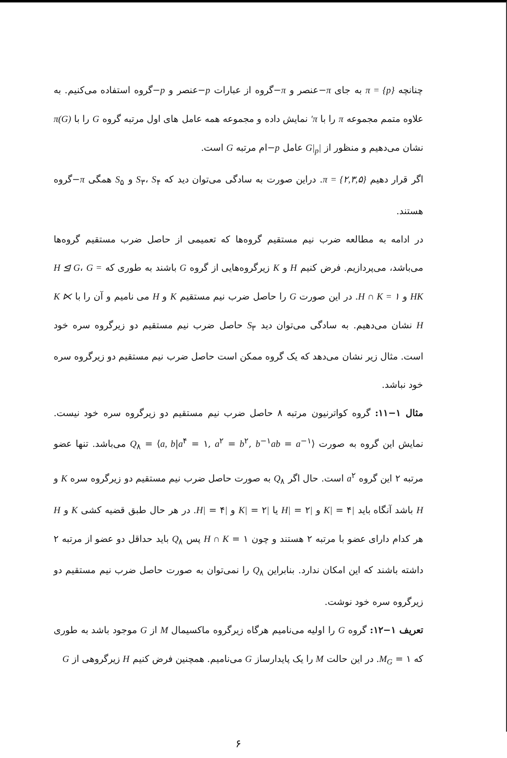چنانچه π = {p} به جای π−عنصر و π−گروه از عبارات p−عنصر و p−گروه استفاده می‌کنیم. به علاوه متمم مجموعه π را با π′ نمایش داده و مجموعه همه عامل های اول مرتبه گروه G را با π(G) نشان می‌دهیم و منظور از |G|<sub>p</sub> عامل p−ام مرتبه G است.
اگر قرار دهیم π = {۲,۳,۵}. دراین صورت به سادگی می‌توان دید که S<sub>۳</sub>، S<sub>۴</sub> و S<sub>۵</sub> همگی π−گروه هستند.
در ادامه به مطالعه ضرب نیم مستقیم گروه‌ها که تعمیمی از حاصل ضرب مستقیم گروه‌ها می‌باشد، می‌پردازیم. فرض کنیم H و K زیرگروه‌هایی از گروه G باشند به طوری که H ⊴ G، G = HK و H ∩ K = ۱. در این صورت G را حاصل ضرب نیم مستقیم K و H می نامیم و آن را با K ⋉ H نشان می‌دهیم. به سادگی می‌توان دید S<sub>۳</sub> حاصل ضرب نیم مستقیم دو زیرگروه سره خود است. مثال زیر نشان می‌دهد که یک گروه ممکن است حاصل ضرب نیم مستقیم دو زیرگروه سره خود نباشد.
مثال ۱−۱۱: گروه کواترنیون مرتبه ۸ حاصل ضرب نیم مستقیم دو زیرگروه سره خود نیست. نمایش این گروه به صورت Q<sub>۸</sub> = ⟨a, b|a<sup>۴</sup> = ۱, a<sup>۲</sup> = b<sup>۲</sup>, b<sup>−۱</sup>ab = a<sup>−۱</sup>⟩ می‌باشد. تنها عضو مرتبه ۲ این گروه a<sup>۲</sup> است. حال اگر Q<sub>۸</sub> به صورت حاصل ضرب نیم مستقیم دو زیرگروه سره K و H باشد آنگاه باید |K| = ۴ و |H| = ۲ یا |K| = ۲ و |H| = ۴. در هر حال طبق قضیه کشی K و H هر کدام دارای عضو با مرتبه ۲ هستند و چون H ∩ K = ۱ پس Q<sub>۸</sub> باید حداقل دو عضو از مرتبه ۲ داشته باشند که این امکان ندارد. بنابراین Q<sub>۸</sub> را نمی‌توان به صورت حاصل ضرب نیم مستقیم دو زیرگروه سره خود نوشت.
تعریف ۱−۱۲: گروه G را اولیه می‌نامیم هرگاه زیرگروه ماکسیمال M از G موجود باشد به طوری که M<sub>G</sub> = ۱. در این حالت M را یک پایدارساز G می‌نامیم. همچنین فرض کنیم H زیرگروهی از G
۶